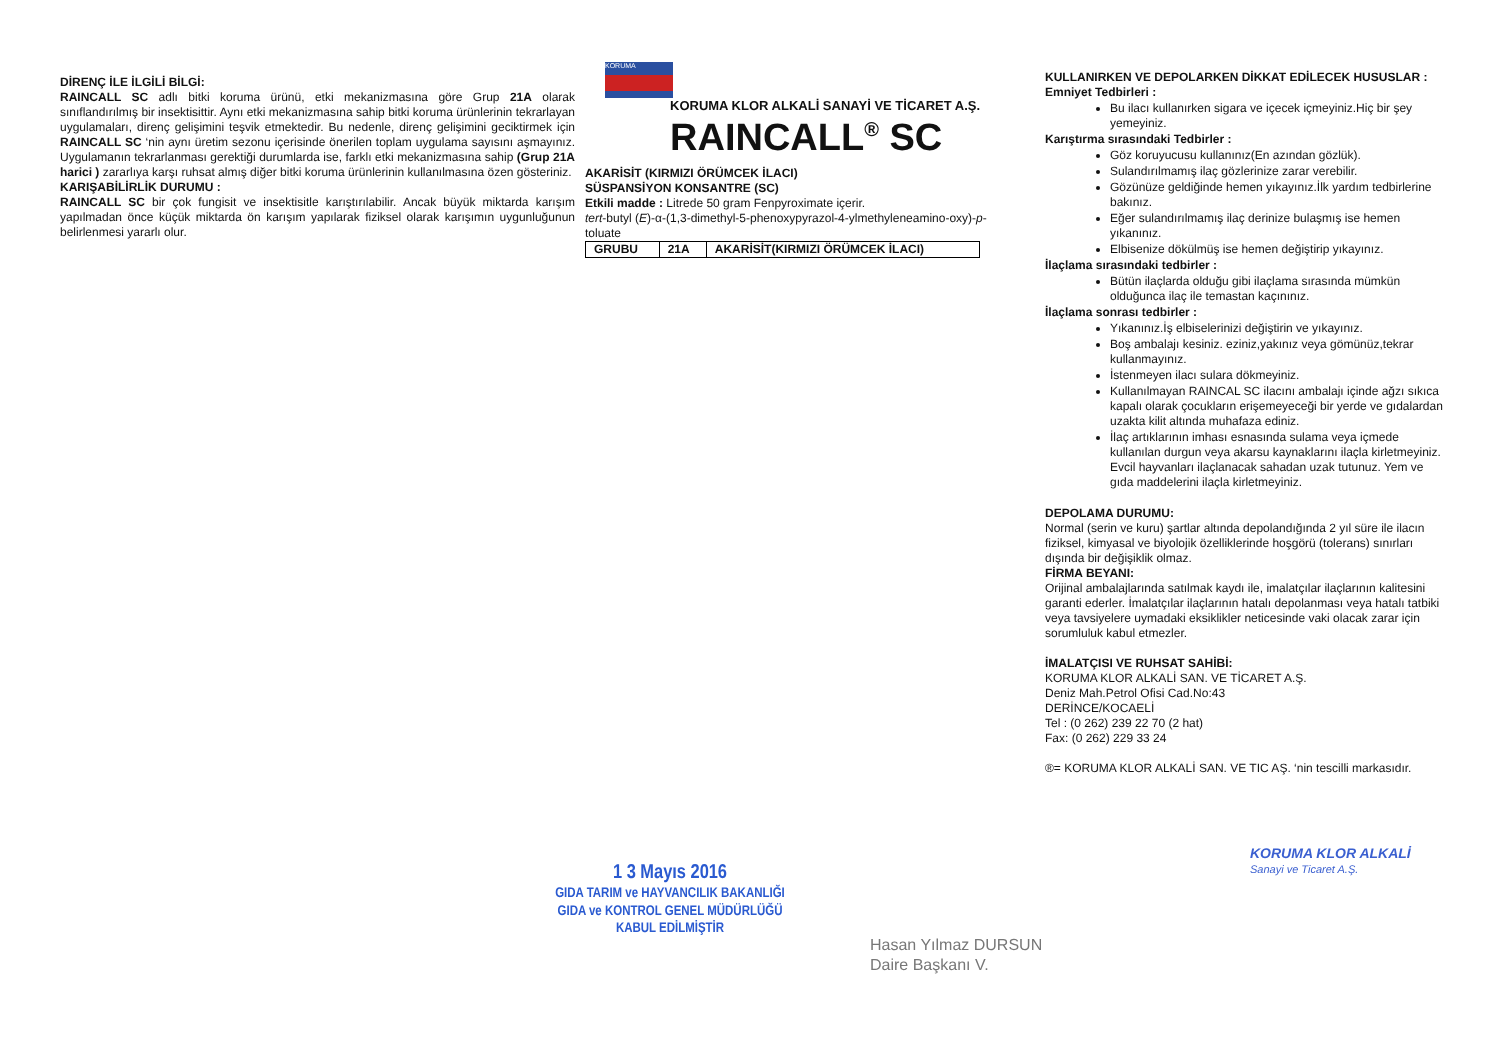DİRENÇ İLE İLGİLİ BİLGİ:
RAINCALL SC adlı bitki koruma ürünü, etki mekanizmasına göre Grup 21A olarak sınıflandırılmış bir insektisittir. Aynı etki mekanizmasına sahip bitki koruma ürünlerinin tekrarlayan uygulamaları, direnç gelişimini teşvik etmektedir. Bu nedenle, direnç gelişimini geciktirmek için RAINCALL SC ‘nin aynı üretim sezonu içerisinde önerilen toplam uygulama sayısını aşmayınız. Uygulamanın tekrarlanması gerektiği durumlarda ise, farklı etki mekanizmasına sahip (Grup 21A harici ) zararlıya karşı ruhsat almış diğer bitki koruma ürünlerinin kullanılmasına özen gösteriniz.
KARIŞABİLİRLİK DURUMU :
RAINCALL SC bir çok fungisit ve insektisitle karıştırılabilir. Ancak büyük miktarda karışım yapılmadan önce küçük miktarda ön karışım yapılarak fiziksel olarak karışımın uygunluğunun belirlenmesi yararlı olur.
KORUMA
KORUMA KLOR ALKALİ SANAYİ VE TİCARET A.Ş.
RAINCALL<sup>®</sup> SC
AKARİSİT (KIRMIZI ÖRÜMCEK İLACI)
SÜSPANSİYON KONSANTRE (SC)
Etkili madde : Litrede 50 gram Fenpyroximate içerir.
tert-butyl (E)-α-(1,3-dimethyl-5-phenoxypyrazol-4-ylmethyleneamino-oxy)-p-toluate
| GRUBU | 21A | AKARİSİT(KIRMIZI ÖRÜMCEK İLACI) |
KULLANIRKEN VE DEPOLARKEN DİKKAT EDİLECEK HUSUSLAR :
Emniyet Tedbirleri :
Bu ilacı kullanırken sigara ve içecek içmeyiniz.Hiç bir şey yemeyiniz.
Karıştırma sırasındaki Tedbirler :
Göz koruyucusu kullanınız(En azından gözlük).
Sulandırılmamış ilaç gözlerinize zarar verebilir.
Gözünüze geldiğinde hemen yıkayınız.İlk yardım tedbirlerine bakınız.
Eğer sulandırılmamış ilaç derinize bulaşmış ise hemen yıkanınız.
Elbisenize dökülmüş ise hemen değiştirip yıkayınız.
İlaçlama sırasındaki tedbirler :
Bütün ilaçlarda olduğu gibi ilaçlama sırasında mümkün olduğunca ilaç ile temastan kaçınınız.
İlaçlama sonrası tedbirler :
Yıkanınız.İş elbiselerinizi değiştirin ve yıkayınız.
Boş ambalajı kesiniz. eziniz,yakınız veya gömünüz,tekrar kullanmayınız.
İstenmeyen ilacı sulara dökmeyiniz.
Kullanılmayan RAINCAL SC ilacını ambalajı içinde ağzı sıkıca kapalı olarak çocukların erişemeyeceği bir yerde ve gıdalardan uzakta kilit altında muhafaza ediniz.
İlaç artıklarının imhası esnasında sulama veya içmede kullanılan durgun veya akarsu kaynaklarını ilaçla kirletmeyiniz. Evcil hayvanları ilaçlanacak sahadan uzak tutunuz. Yem ve gıda maddelerini ilaçla kirletmeyiniz.
DEPOLAMA DURUMU:
Normal (serin ve kuru) şartlar altında depolandığında 2 yıl süre ile ilacın fiziksel, kimyasal ve biyolojik özelliklerinde hoşgörü (tolerans) sınırları dışında bir değişiklik olmaz.
FİRMA BEYANI:
Orijinal ambalajlarında satılmak kaydı ile, imalatçılar ilaçlarının kalitesini garanti ederler. İmalatçılar ilaçlarının hatalı depolanması veya hatalı tatbiki veya tavsiyelere uymadaki eksiklikler neticesinde vaki olacak zarar için sorumluluk kabul etmezler.
İMALATÇISI VE RUHSAT SAHİBİ:
KORUMA KLOR ALKALİ SAN. VE TİCARET A.Ş.
Deniz Mah.Petrol Ofisi Cad.No:43
DERİNCE/KOCAELİ
Tel : (0 262) 239 22 70 (2 hat)
Fax: (0 262) 229 33 24
®= KORUMA KLOR ALKALİ SAN. VE TIC AŞ. ‘nin tescilli markasıdır.
1 3 Mayıs 2016
GIDA TARIM ve HAYVANCILIK BAKANLIĞI
GIDA ve KONTROL GENEL MÜDÜRLÜĞÜ
KABUL EDİLMİŞTİR
Hasan Yılmaz DURSUN
Daire Başkanı V.
KORUMA KLOR ALKALİ
Sanayi ve Ticaret A.Ş.